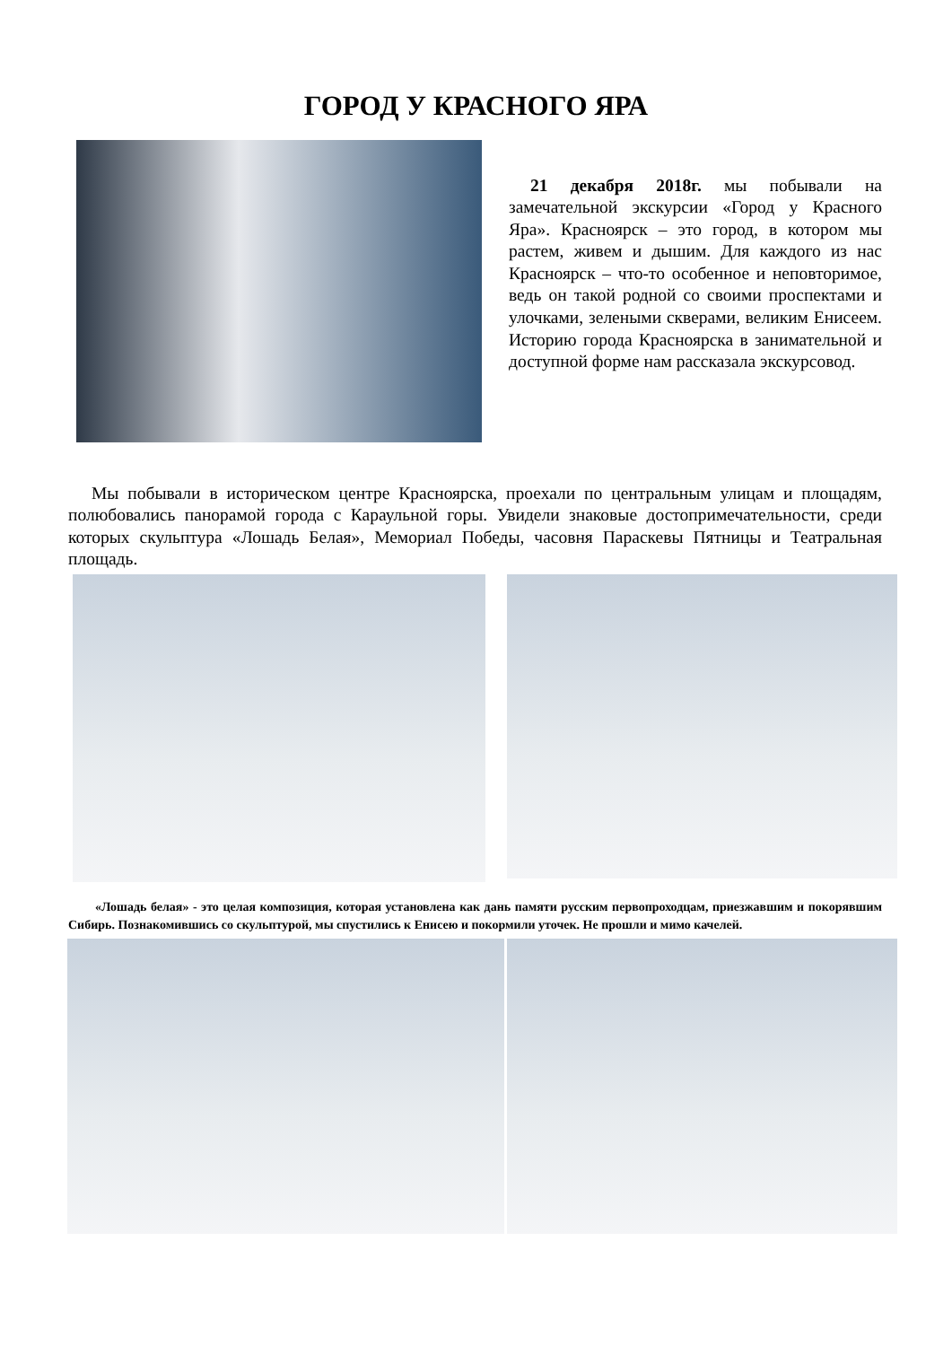ГОРОД У КРАСНОГО ЯРА
21 декабря 2018г. мы побывали на замечательной экскурсии «Город у Красного Яра». Красноярск – это город, в котором мы растем, живем и дышим. Для каждого из нас Красноярск – что-то особенное и неповторимое, ведь он такой родной со своими проспектами и улочками, зелеными скверами, великим Енисеем. Историю города Красноярска в занимательной и доступной форме нам рассказала экскурсовод.
Мы побывали в историческом центре Красноярска, проехали по центральным улицам и площадям, полюбовались панорамой города с Караульной горы. Увидели знаковые достопримечательности, среди которых скульптура «Лошадь Белая», Мемориал Победы, часовня Параскевы Пятницы и Театральная площадь.
«Лошадь белая» - это целая композиция, которая установлена как дань памяти русским первопроходцам, приезжавшим и покорявшим Сибирь. Познакомившись со скульптурой, мы спустились к Енисею и покормили уточек. Не прошли и мимо качелей.